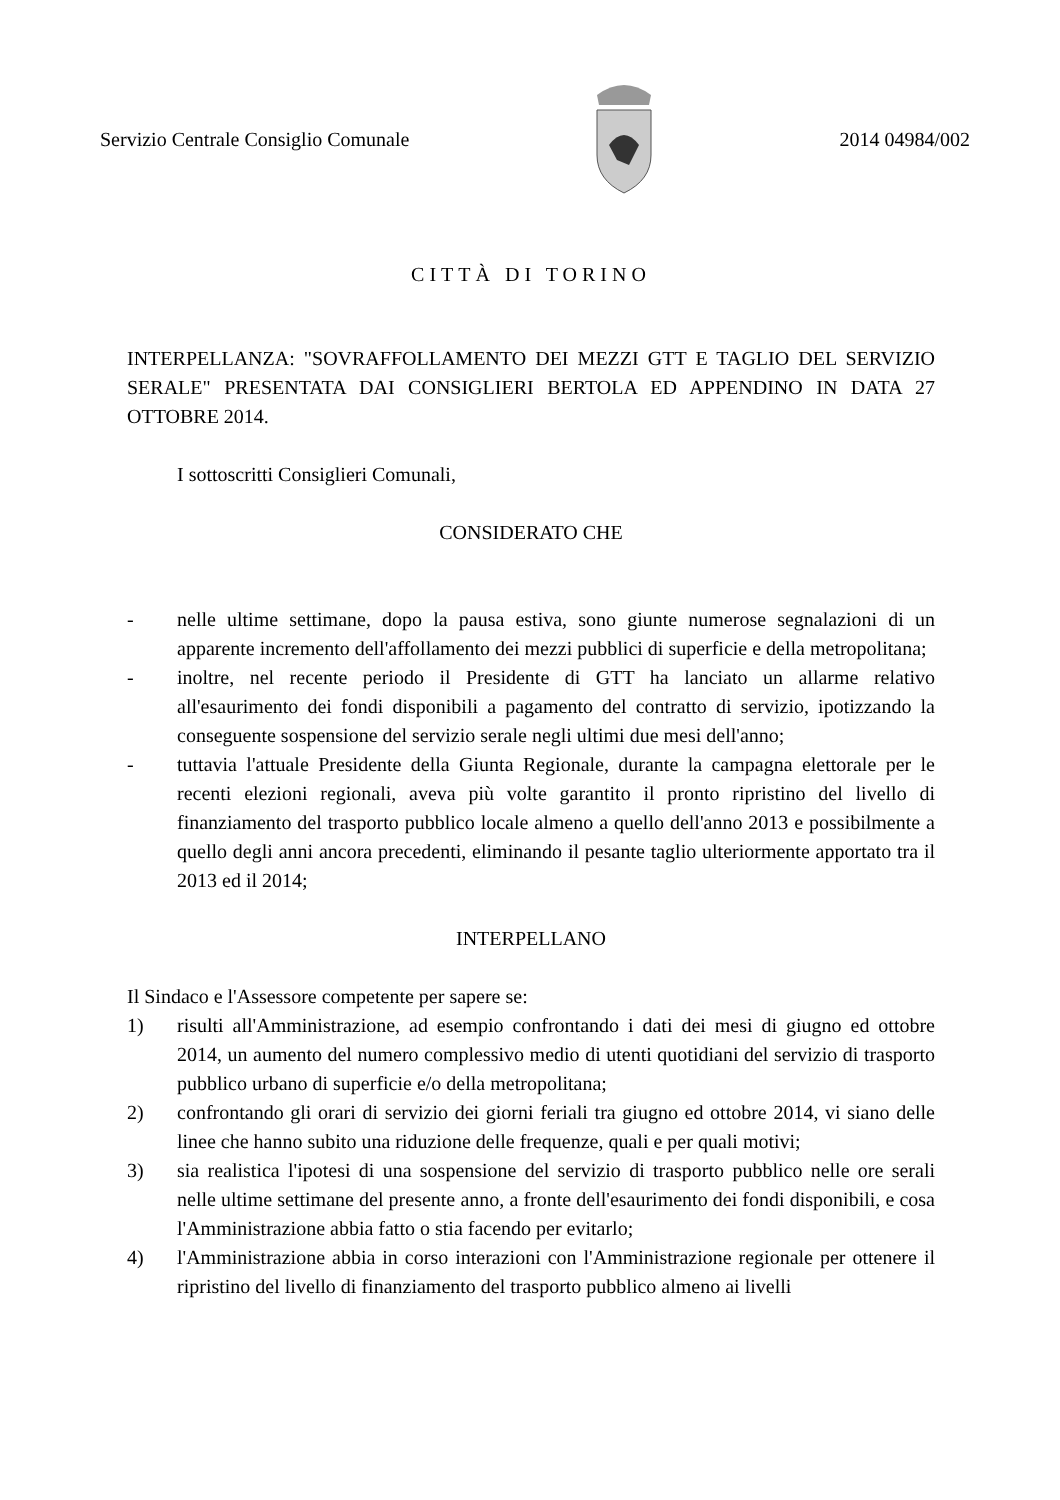Servizio Centrale Consiglio Comunale
2014 04984/002
CITTÀ DI TORINO
INTERPELLANZA: "SOVRAFFOLLAMENTO DEI MEZZI GTT E TAGLIO DEL SERVIZIO SERALE" PRESENTATA DAI CONSIGLIERI BERTOLA ED APPENDINO IN DATA 27 OTTOBRE 2014.
I sottoscritti Consiglieri Comunali,
CONSIDERATO CHE
- nelle ultime settimane, dopo la pausa estiva, sono giunte numerose segnalazioni di un apparente incremento dell'affollamento dei mezzi pubblici di superficie e della metropolitana;
- inoltre, nel recente periodo il Presidente di GTT ha lanciato un allarme relativo all'esaurimento dei fondi disponibili a pagamento del contratto di servizio, ipotizzando la conseguente sospensione del servizio serale negli ultimi due mesi dell'anno;
- tuttavia l'attuale Presidente della Giunta Regionale, durante la campagna elettorale per le recenti elezioni regionali, aveva più volte garantito il pronto ripristino del livello di finanziamento del trasporto pubblico locale almeno a quello dell'anno 2013 e possibilmente a quello degli anni ancora precedenti, eliminando il pesante taglio ulteriormente apportato tra il 2013 ed il 2014;
INTERPELLANO
Il Sindaco e l'Assessore competente per sapere se:
1) risulti all'Amministrazione, ad esempio confrontando i dati dei mesi di giugno ed ottobre 2014, un aumento del numero complessivo medio di utenti quotidiani del servizio di trasporto pubblico urbano di superficie e/o della metropolitana;
2) confrontando gli orari di servizio dei giorni feriali tra giugno ed ottobre 2014, vi siano delle linee che hanno subito una riduzione delle frequenze, quali e per quali motivi;
3) sia realistica l'ipotesi di una sospensione del servizio di trasporto pubblico nelle ore serali nelle ultime settimane del presente anno, a fronte dell'esaurimento dei fondi disponibili, e cosa l'Amministrazione abbia fatto o stia facendo per evitarlo;
4) l'Amministrazione abbia in corso interazioni con l'Amministrazione regionale per ottenere il ripristino del livello di finanziamento del trasporto pubblico almeno ai livelli